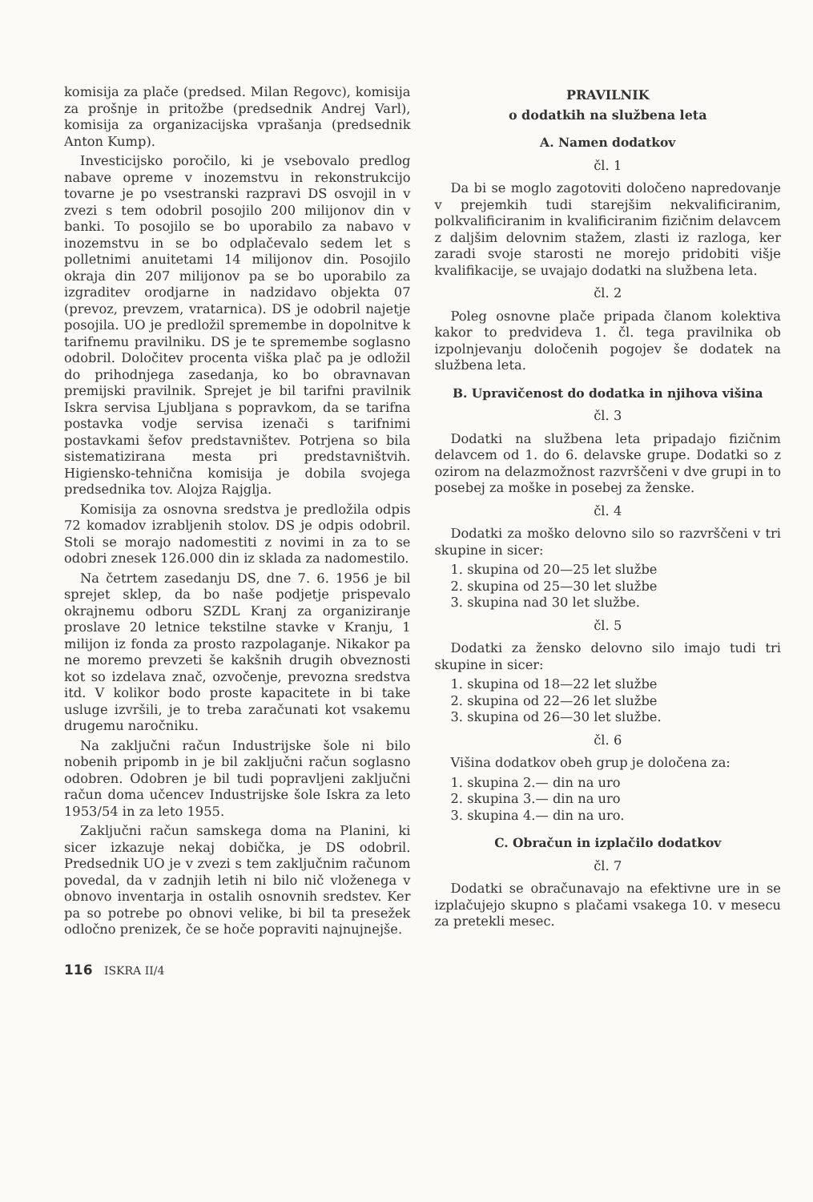komisija za plače (predsed. Milan Regovc), komisija za prošnje in pritožbe (predsednik Andrej Varl), komisija za organizacijska vprašanja (predsednik Anton Kump).
Investicijsko poročilo, ki je vsebovalo predlog nabave opreme v inozemstvu in rekonstrukcijo tovarne je po vsestranski razpravi DS osvojil in v zvezi s tem odobril posojilo 200 milijonov din v banki. To posojilo se bo uporabilo za nabavo v inozemstvu in se bo odplačevalo sedem let s polletnimi anuitetami 14 milijonov din. Posojilo okraja din 207 milijonov pa se bo uporabilo za izgraditev orodjarne in nadzidavo objekta 07 (prevoz, prevzem, vratarnica). DS je odobril najetje posojila. UO je predložil spremembe in dopolnitve k tarifnemu pravilniku. DS je te spremembe soglasno odobril. Določitev procenta viška plač pa je odložil do prihodnjega zasedanja, ko bo obravnavan premijski pravilnik. Sprejet je bil tarifni pravilnik Iskra servisa Ljubljana s popravkom, da se tarifna postavka vodje servisa izenači s tarifnimi postavkami šefov predstavništev. Potrjena so bila sistematizirana mesta pri predstavništvih. Higiensko-tehnična komisija je dobila svojega predsednika tov. Alojza Rajglja.
Komisija za osnovna sredstva je predložila odpis 72 komadov izrabljenih stolov. DS je odpis odobril. Stoli se morajo nadomestiti z novimi in za to se odobri znesek 126.000 din iz sklada za nadomestilo.
Na četrtem zasedanju DS, dne 7. 6. 1956 je bil sprejet sklep, da bo naše podjetje prispevalo okrajnemu odboru SZDL Kranj za organiziranje proslave 20 letnice tekstilne stavke v Kranju, 1 milijon iz fonda za prosto razpolaganje. Nikakor pa ne moremo prevzeti še kakšnih drugih obveznosti kot so izdelava znač, ozvočenje, prevozna sredstva itd. V kolikor bodo proste kapacitete in bi take usluge izvršili, je to treba zaračunati kot vsakemu drugemu naročniku.
Na zaključni račun Industrijske šole ni bilo nobenih pripomb in je bil zaključni račun soglasno odobren. Odobren je bil tudi popravljeni zaključni račun doma učencev Industrijske šole Iskra za leto 1953/54 in za leto 1955.
Zaključni račun samskega doma na Planini, ki sicer izkazuje nekaj dobička, je DS odobril. Predsednik UO je v zvezi s tem zaključnim računom povedal, da v zadnjih letih ni bilo nič vloženega v obnovo inventarja in ostalih osnovnih sredstev. Ker pa so potrebe po obnovi velike, bi bil ta presežek odločno prenizek, če se hoče popraviti najnujnejše.
PRAVILNIK
o dodatkih na službena leta
A. Namen dodatkov
čl. 1
Da bi se moglo zagotoviti določeno napredovanje v prejemkih tudi starejšim nekvalificiranim, polkvalificiranim in kvalificiranim fizičnim delavcem z daljšim delovnim stažem, zlasti iz razloga, ker zaradi svoje starosti ne morejo pridobiti višje kvalifikacije, se uvajajo dodatki na službena leta.
čl. 2
Poleg osnovne plače pripada članom kolektiva kakor to predvideva 1. čl. tega pravilnika ob izpolnjevanju določenih pogojev še dodatek na službena leta.
B. Upravičenost do dodatka in njihova višina
čl. 3
Dodatki na službena leta pripadajo fizičnim delavcem od 1. do 6. delavske grupe. Dodatki so z ozirom na delazmožnost razvrščeni v dve grupi in to posebej za moške in posebej za ženske.
čl. 4
Dodatki za moško delovno silo so razvrščeni v tri skupine in sicer:
1. skupina od 20—25 let službe
2. skupina od 25—30 let službe
3. skupina nad 30 let službe.
čl. 5
Dodatki za žensko delovno silo imajo tudi tri skupine in sicer:
1. skupina od 18—22 let službe
2. skupina od 22—26 let službe
3. skupina od 26—30 let službe.
čl. 6
Višina dodatkov obeh grup je določena za:
1. skupina 2.— din na uro
2. skupina 3.— din na uro
3. skupina 4.— din na uro.
C. Obračun in izplačilo dodatkov
čl. 7
Dodatki se obračunavajo na efektivne ure in se izplačujejo skupno s plačami vsakega 10. v mesecu za pretekli mesec.
116 ISKRA II/4